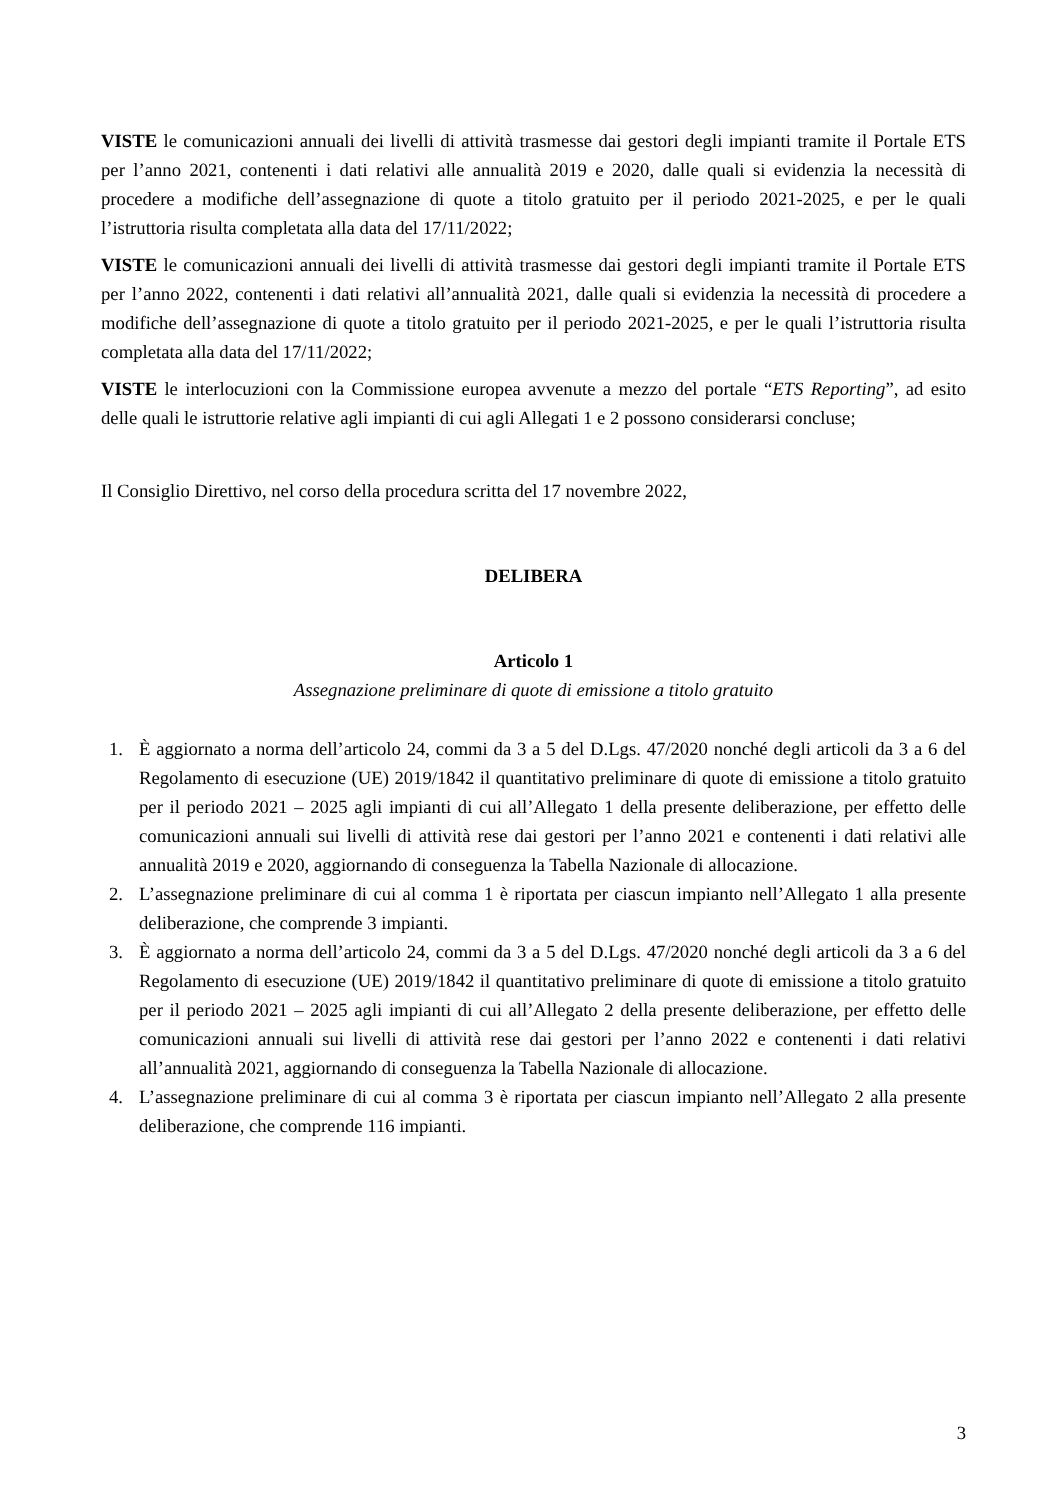VISTE le comunicazioni annuali dei livelli di attività trasmesse dai gestori degli impianti tramite il Portale ETS per l’anno 2021, contenenti i dati relativi alle annualità 2019 e 2020, dalle quali si evidenzia la necessità di procedere a modifiche dell’assegnazione di quote a titolo gratuito per il periodo 2021-2025, e per le quali l’istruttoria risulta completata alla data del 17/11/2022;
VISTE le comunicazioni annuali dei livelli di attività trasmesse dai gestori degli impianti tramite il Portale ETS per l’anno 2022, contenenti i dati relativi all’annualità 2021, dalle quali si evidenzia la necessità di procedere a modifiche dell’assegnazione di quote a titolo gratuito per il periodo 2021-2025, e per le quali l’istruttoria risulta completata alla data del 17/11/2022;
VISTE le interlocuzioni con la Commissione europea avvenute a mezzo del portale “ETS Reporting”, ad esito delle quali le istruttorie relative agli impianti di cui agli Allegati 1 e 2 possono considerarsi concluse;
Il Consiglio Direttivo, nel corso della procedura scritta del 17 novembre 2022,
DELIBERA
Articolo 1
Assegnazione preliminare di quote di emissione a titolo gratuito
1. È aggiornato a norma dell’articolo 24, commi da 3 a 5 del D.Lgs. 47/2020 nonché degli articoli da 3 a 6 del Regolamento di esecuzione (UE) 2019/1842 il quantitativo preliminare di quote di emissione a titolo gratuito per il periodo 2021 – 2025 agli impianti di cui all’Allegato 1 della presente deliberazione, per effetto delle comunicazioni annuali sui livelli di attività rese dai gestori per l’anno 2021 e contenenti i dati relativi alle annualità 2019 e 2020, aggiornando di conseguenza la Tabella Nazionale di allocazione.
2. L’assegnazione preliminare di cui al comma 1 è riportata per ciascun impianto nell’Allegato 1 alla presente deliberazione, che comprende 3 impianti.
3. È aggiornato a norma dell’articolo 24, commi da 3 a 5 del D.Lgs. 47/2020 nonché degli articoli da 3 a 6 del Regolamento di esecuzione (UE) 2019/1842 il quantitativo preliminare di quote di emissione a titolo gratuito per il periodo 2021 – 2025 agli impianti di cui all’Allegato 2 della presente deliberazione, per effetto delle comunicazioni annuali sui livelli di attività rese dai gestori per l’anno 2022 e contenenti i dati relativi all’annualità 2021, aggiornando di conseguenza la Tabella Nazionale di allocazione.
4. L’assegnazione preliminare di cui al comma 3 è riportata per ciascun impianto nell’Allegato 2 alla presente deliberazione, che comprende 116 impianti.
3